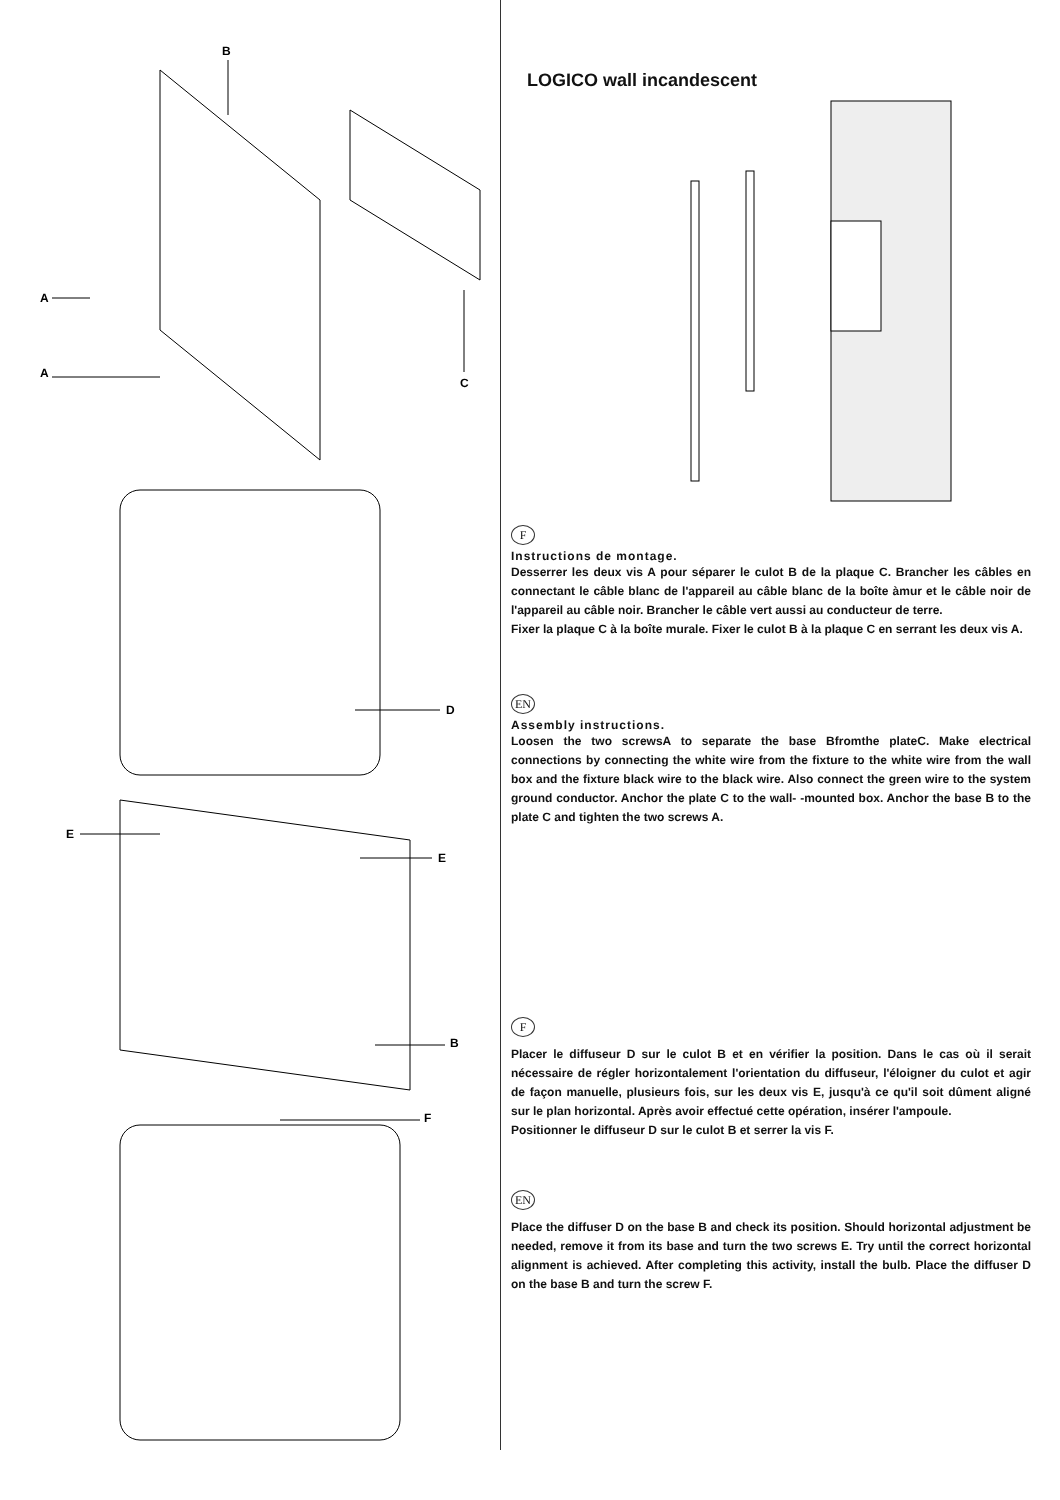B
A
A
C
D
E
E
B
F
LOGICO wall incandescent
F
Instructions de montage.
Desserrer les deux vis A pour séparer le culot B de la plaque C. Brancher les câbles en connectant le câble blanc de l'appareil au câble blanc de la boîte àmur et le câble noir de l'appareil au câble noir. Brancher le câble vert aussi au conducteur de terre.
Fixer la plaque C à la boîte murale. Fixer le culot B à la plaque C en serrant les deux vis A.
EN
Assembly instructions.
Loosen the two screwsA to separate the base Bfromthe plateC. Make electrical connections by connecting the white wire from the fixture to the white wire from the wall box and the fixture black wire to the black wire. Also connect the green wire to the system ground conductor. Anchor the plate C to the wall- -mounted box. Anchor the base B to the plate C and tighten the two screws A.
F
Placer le diffuseur D sur le culot B et en vérifier la position. Dans le cas où il serait nécessaire de régler horizontalement l'orientation du diffuseur, l'éloigner du culot et agir de façon manuelle, plusieurs fois, sur les deux vis E, jusqu'à ce qu'il soit dûment aligné sur le plan horizontal. Après avoir effectué cette opération, insérer l'ampoule.
Positionner le diffuseur D sur le culot B et serrer la vis F.
EN
Place the diffuser D on the base B and check its position. Should horizontal adjustment be needed, remove it from its base and turn the two screws E. Try until the correct horizontal alignment is achieved. After completing this activity, install the bulb. Place the diffuser D on the base B and turn the screw F.